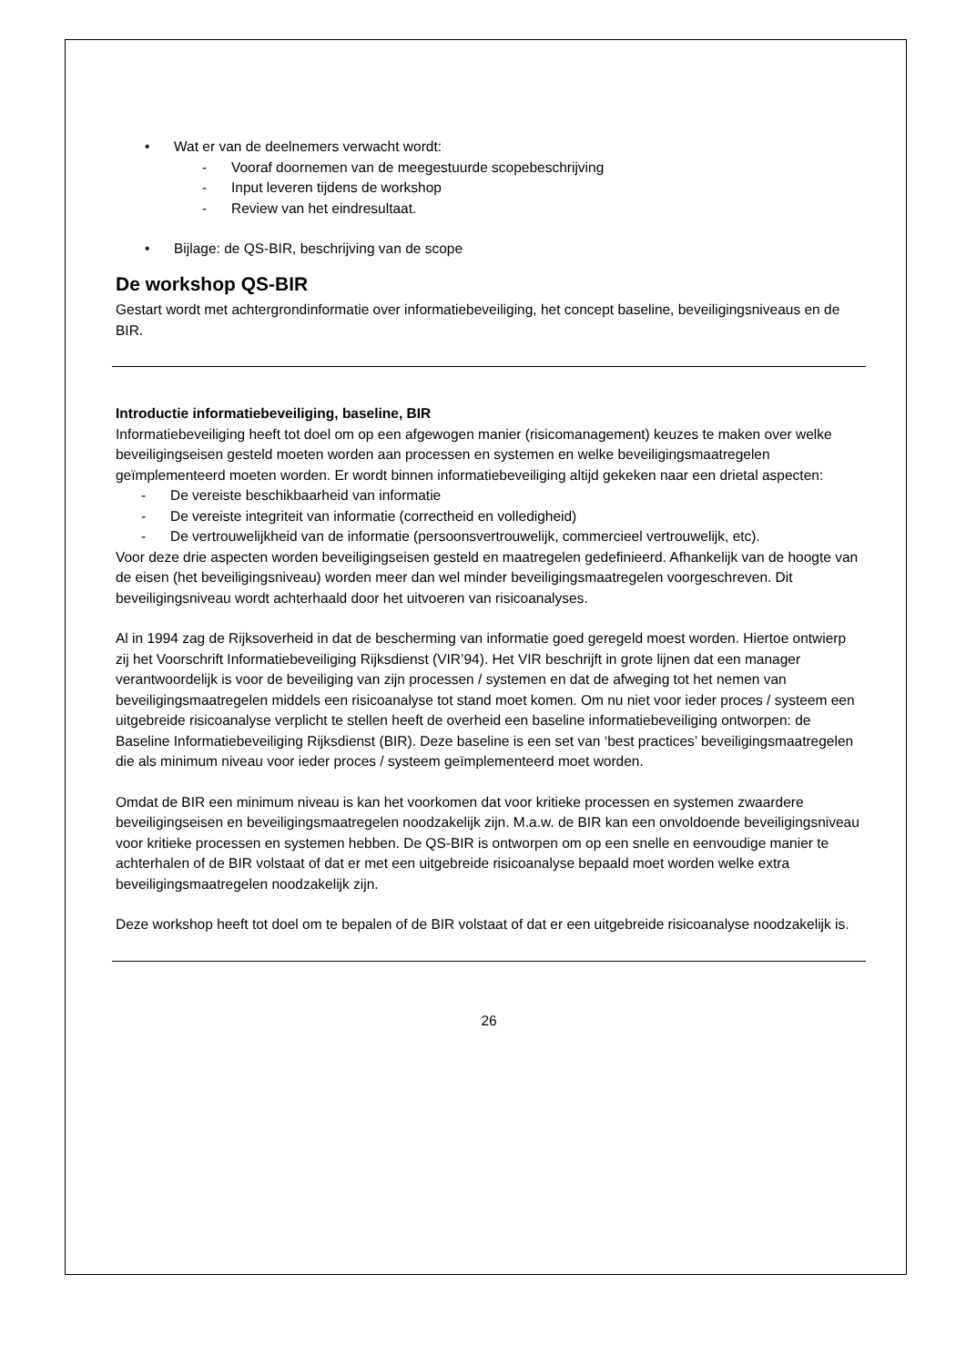• Wat er van de deelnemers verwacht wordt:
- Vooraf doornemen van de meegestuurde scopebeschrijving
- Input leveren tijdens de workshop
- Review van het eindresultaat.
• Bijlage: de QS-BIR, beschrijving van de scope
De workshop QS-BIR
Gestart wordt met achtergrondinformatie over informatiebeveiliging, het concept baseline, beveiligingsniveaus en de BIR.
Introductie informatiebeveiliging, baseline, BIR
Informatiebeveiliging heeft tot doel om op een afgewogen manier (risicomanagement) keuzes te maken over welke beveiligingseisen gesteld moeten worden aan processen en systemen en welke beveiligingsmaatregelen geïmplementeerd moeten worden. Er wordt binnen informatiebeveiliging altijd gekeken naar een drietal aspecten:
- De vereiste beschikbaarheid van informatie
- De vereiste integriteit van informatie (correctheid en volledigheid)
- De vertrouwelijkheid van de informatie (persoonsvertrouwelijk, commercieel vertrouwelijk, etc).
Voor deze drie aspecten worden beveiligingseisen gesteld en maatregelen gedefinieerd. Afhankelijk van de hoogte van de eisen (het beveiligingsniveau) worden meer dan wel minder beveiligingsmaatregelen voorgeschreven. Dit beveiligingsniveau wordt achterhaald door het uitvoeren van risicoanalyses.
Al in 1994 zag de Rijksoverheid in dat de bescherming van informatie goed geregeld moest worden. Hiertoe ontwierp zij het Voorschrift Informatiebeveiliging Rijksdienst (VIR’94). Het VIR beschrijft in grote lijnen dat een manager verantwoordelijk is voor de beveiliging van zijn processen / systemen en dat de afweging tot het nemen van beveiligingsmaatregelen middels een risicoanalyse tot stand moet komen. Om nu niet voor ieder proces / systeem een uitgebreide risicoanalyse verplicht te stellen heeft de overheid een baseline informatiebeveiliging ontworpen: de Baseline Informatiebeveiliging Rijksdienst (BIR). Deze baseline is een set van ‘best practices’ beveiligingsmaatregelen die als minimum niveau voor ieder proces / systeem geïmplementeerd moet worden.
Omdat de BIR een minimum niveau is kan het voorkomen dat voor kritieke processen en systemen zwaardere beveiligingseisen en beveiligingsmaatregelen noodzakelijk zijn. M.a.w. de BIR kan een onvoldoende beveiligingsniveau voor kritieke processen en systemen hebben. De QS-BIR is ontworpen om op een snelle en eenvoudige manier te achterhalen of de BIR volstaat of dat er met een uitgebreide risicoanalyse bepaald moet worden welke extra beveiligingsmaatregelen noodzakelijk zijn.
Deze workshop heeft tot doel om te bepalen of de BIR volstaat of dat er een uitgebreide risicoanalyse noodzakelijk is.
26